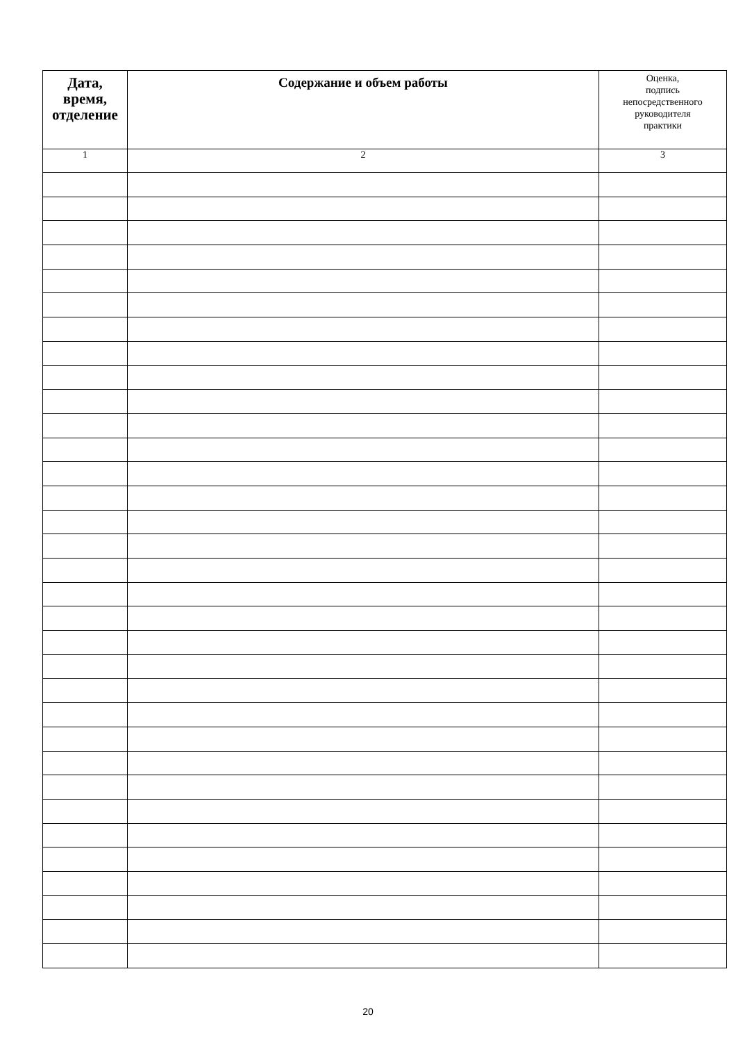| Дата, время, отделение | Содержание и объем работы | Оценка, подпись непосредственного руководителя практики |
| --- | --- | --- |
| 1 | 2 | 3 |
20